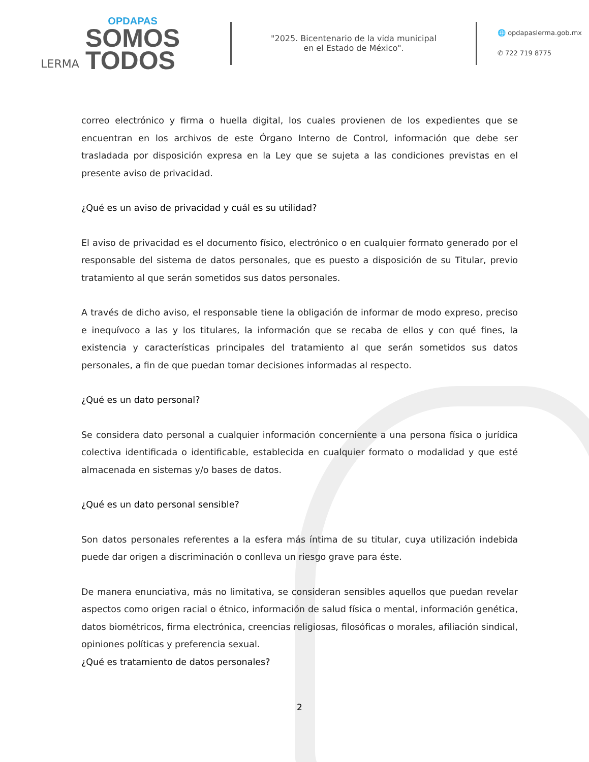LERMA
OPDAPAS
SOMOS
TODOS
"2025. Bicentenario de la vida municipal
en el Estado de México".
🌐 opdapaslerma.gob.mx
✆ 722 719 8775
correo electrónico y firma o huella digital, los cuales provienen de los expedientes que se encuentran en los archivos de este Órgano Interno de Control, información que debe ser trasladada por disposición expresa en la Ley que se sujeta a las condiciones previstas en el presente aviso de privacidad.
¿Qué es un aviso de privacidad y cuál es su utilidad?
El aviso de privacidad es el documento físico, electrónico o en cualquier formato generado por el responsable del sistema de datos personales, que es puesto a disposición de su Titular, previo tratamiento al que serán sometidos sus datos personales.
A través de dicho aviso, el responsable tiene la obligación de informar de modo expreso, preciso e inequívoco a las y los titulares, la información que se recaba de ellos y con qué fines, la existencia y características principales del tratamiento al que serán sometidos sus datos personales, a fin de que puedan tomar decisiones informadas al respecto.
¿Qué es un dato personal?
Se considera dato personal a cualquier información concerniente a una persona física o jurídica colectiva identificada o identificable, establecida en cualquier formato o modalidad y que esté almacenada en sistemas y/o bases de datos.
¿Qué es un dato personal sensible?
Son datos personales referentes a la esfera más íntima de su titular, cuya utilización indebida puede dar origen a discriminación o conlleva un riesgo grave para éste.
De manera enunciativa, más no limitativa, se consideran sensibles aquellos que puedan revelar aspectos como origen racial o étnico, información de salud física o mental, información genética, datos biométricos, firma electrónica, creencias religiosas, filosóficas o morales, afiliación sindical, opiniones políticas y preferencia sexual.
¿Qué es tratamiento de datos personales?
2